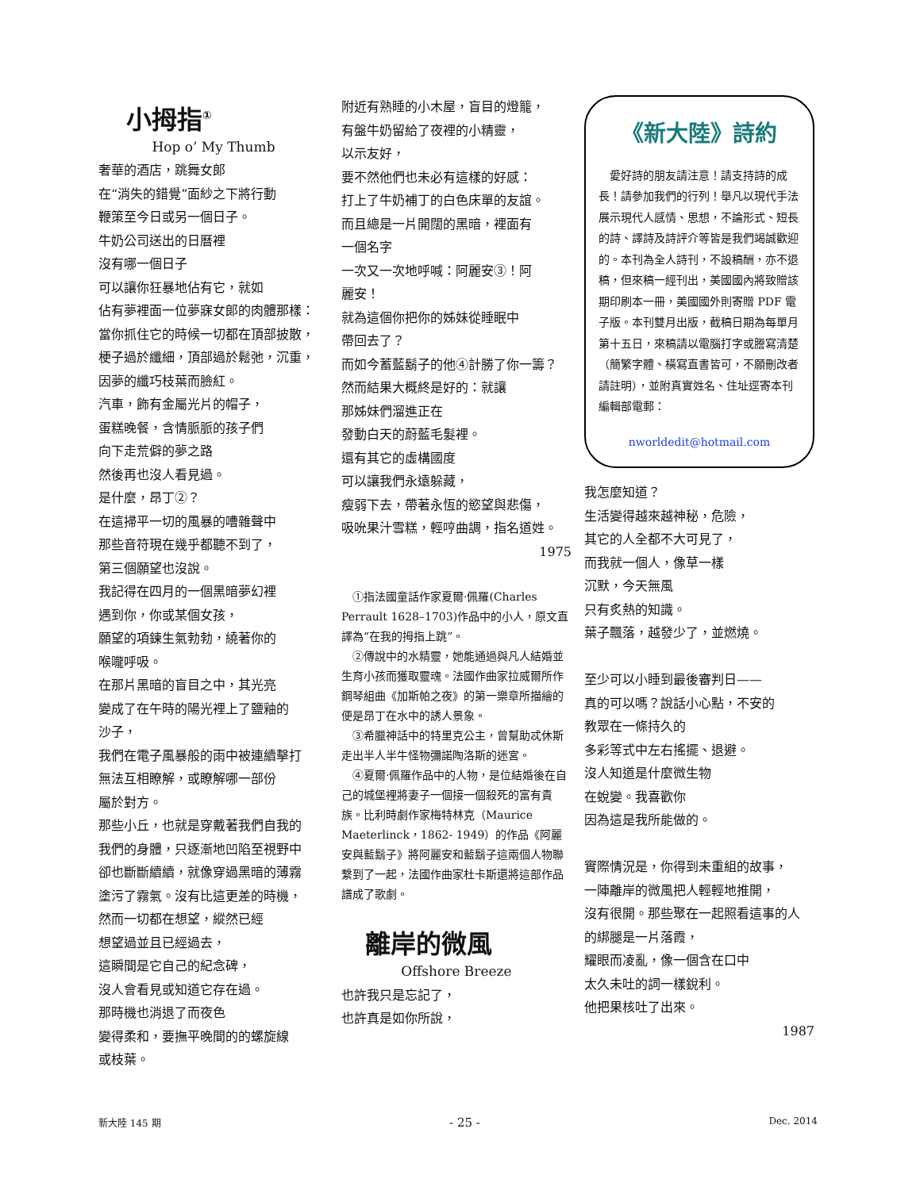小拇指<sup>①</sup>
Hop o’ My Thumb
奢華的酒店，跳舞女郎
在“消失的錯覺”面紗之下將行動
鞭策至今日或另一個日子。
牛奶公司送出的日曆裡
沒有哪一個日子
可以讓你狂暴地佔有它，就如
佔有夢裡面一位夢寐女郎的肉體那樣：
當你抓住它的時候一切都在頂部披散，
梗子過於纖細，頂部過於鬆弛，沉重，
因夢的纖巧枝葉而臉紅。
汽車，飾有金屬光片的帽子，
蛋糕晚餐，含情脈脈的孩子們
向下走荒僻的夢之路
然後再也沒人看見過。
是什麼，昂丁②？
在這掃平一切的風暴的嘈雜聲中
那些音符現在幾乎都聽不到了，
第三個願望也沒說。
我記得在四月的一個黑暗夢幻裡
遇到你，你或某個女孩，
願望的項鍊生氣勃勃，繞著你的
喉嚨呼吸。
在那片黑暗的盲目之中，其光亮
變成了在午時的陽光裡上了鹽釉的
沙子，
我們在電子風暴般的雨中被連續擊打
無法互相瞭解，或瞭解哪一部份
屬於對方。
那些小丘，也就是穿戴著我們自我的
我們的身體，只逐漸地凹陷至視野中
卻也斷斷續續，就像穿過黑暗的薄霧
塗污了霧氣。沒有比這更差的時機，
然而一切都在想望，縱然已經
想望過並且已經過去，
這瞬間是它自己的紀念碑，
沒人會看見或知道它存在過。
那時機也消退了而夜色
變得柔和，要撫平晚間的的螺旋線
或枝葉。
附近有熟睡的小木屋，盲目的燈籠，
有盤牛奶留給了夜裡的小精靈，
以示友好，
要不然他們也未必有這樣的好感：
打上了牛奶補丁的白色床單的友誼。
而且總是一片開闊的黑暗，裡面有
一個名字
一次又一次地呼喊：阿麗安③！阿
麗安！
就為這個你把你的姊妹從睡眠中
帶回去了？
而如今蓄藍鬍子的他④計勝了你一籌？
然而結果大概終是好的：就讓
那姊妹們溜進正在
發動白天的蔚藍毛髮裡。
還有其它的虛構國度
可以讓我們永遠躲藏，
瘦弱下去，帶著永恆的慾望與悲傷，
吸吮果汁雪糕，輕哼曲調，指名道姓。
1975
①指法國童話作家夏爾·佩羅(Charles Perrault 1628–1703)作品中的小人，原文直譯為“在我的拇指上跳”。
②傳說中的水精靈，她能通過與凡人結婚並生育小孩而獲取靈魂。法國作曲家拉威爾所作鋼琴組曲《加斯帕之夜》的第一樂章所描繪的便是昂丁在水中的誘人景象。
③希臘神話中的特里克公主，曾幫助忒休斯走出半人半牛怪物彌諾陶洛斯的迷宮。
④夏爾·佩羅作品中的人物，是位結婚後在自己的城堡裡將妻子一個接一個殺死的富有貴族。比利時劇作家梅特林克（Maurice Maeterlinck，1862- 1949）的作品《阿麗安與藍鬍子》將阿麗安和藍鬍子這兩個人物聯繫到了一起，法國作曲家杜卡斯還將這部作品譜成了歌劇。
離岸的微風
Offshore Breeze
也許我只是忘記了，
也許真是如你所說，
《新大陸》詩約
愛好詩的朋友請注意！請支持詩的成長！請參加我們的行列！舉凡以現代手法展示現代人感情、思想，不論形式、短長的詩、譯詩及詩評介等皆是我們竭誠歡迎的。本刊為全人詩刊，不設稿酬，亦不退稿，但來稿一經刊出，美國國內將致贈該期印刷本一冊，美國國外則寄贈 PDF 電子版。本刊雙月出版，截稿日期為每單月第十五日，來稿請以電腦打字或謄寫清楚（簡繁字體、橫寫直書皆可，不願刪改者請註明），並附真實姓名、住址逕寄本刊編輯部電郵：
nworldedit@hotmail.com
我怎麼知道？
生活變得越來越神秘，危險，
其它的人全都不大可見了，
而我就一個人，像草一樣
沉默，今天無風
只有炙熱的知識。
葉子飄落，越發少了，並燃燒。
至少可以小睡到最後審判日——
真的可以嗎？說話小心點，不安的
教眾在一條持久的
多彩等式中左右搖擺、退避。
沒人知道是什麼微生物
在蛻變。我喜歡你
因為這是我所能做的。
實際情況是，你得到未重組的故事，
一陣離岸的微風把人輕輕地推開，
沒有很開。那些聚在一起照看這事的人
的綁腿是一片落霞，
耀眼而凌亂，像一個含在口中
太久未吐的詞一樣銳利。
他把果核吐了出來。
1987
新大陸 145 期 - 25 - Dec. 2014